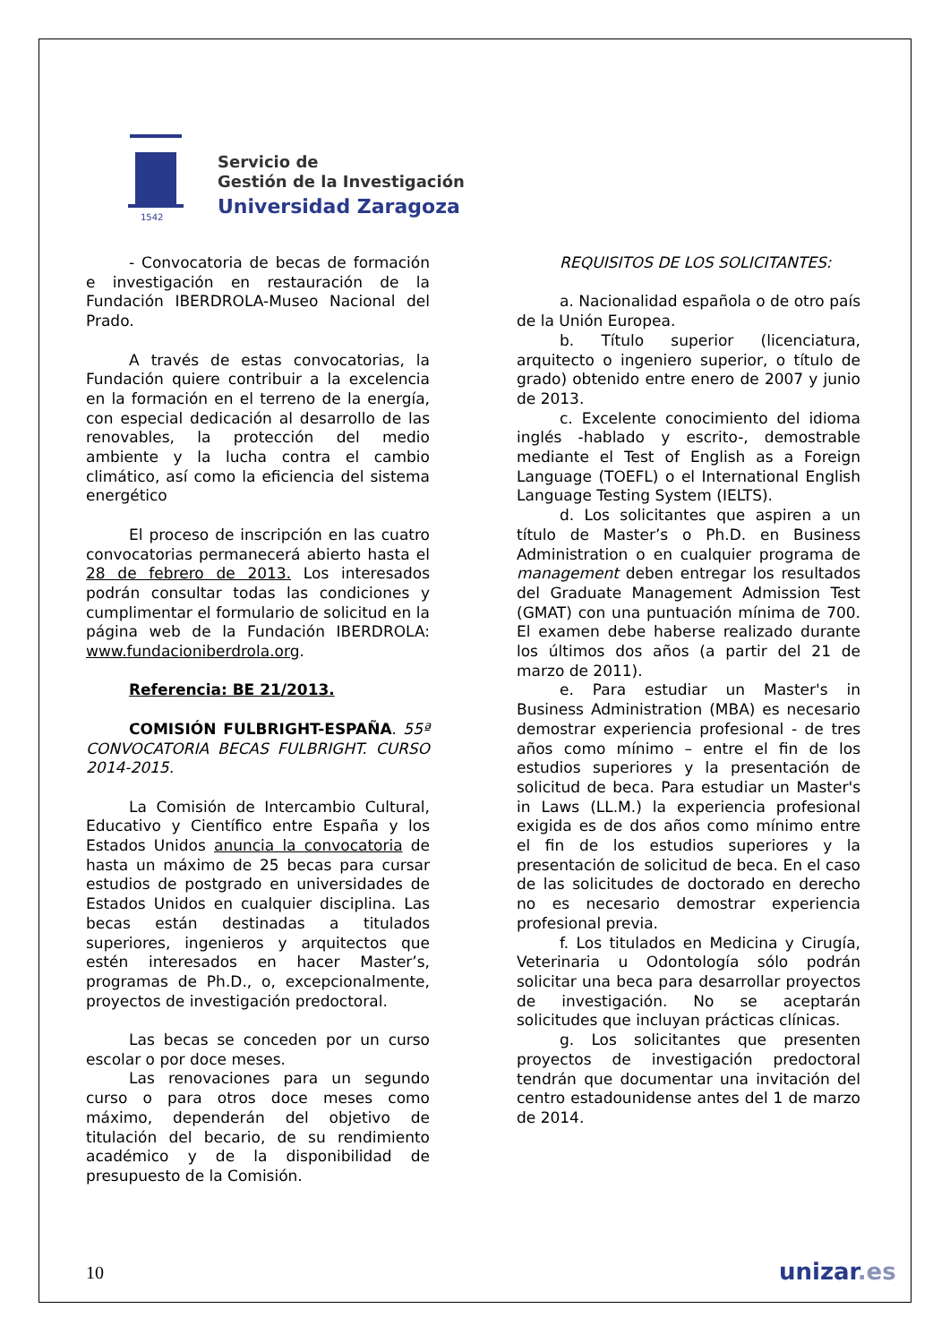1542
Servicio de
Gestión de la Investigación
Universidad Zaragoza
- Convocatoria de becas de formación e investigación en restauración de la Fundación IBERDROLA-Museo Nacional del Prado.
A través de estas convocatorias, la Fundación quiere contribuir a la excelencia en la formación en el terreno de la energía, con especial dedicación al desarrollo de las renovables, la protección del medio ambiente y la lucha contra el cambio climático, así como la eficiencia del sistema energético
El proceso de inscripción en las cuatro convocatorias permanecerá abierto hasta el 28 de febrero de 2013. Los interesados podrán consultar todas las condiciones y cumplimentar el formulario de solicitud en la página web de la Fundación IBERDROLA: www.fundacioniberdrola.org.
Referencia: BE 21/2013.
COMISIÓN FULBRIGHT-ESPAÑA. 55ª CONVOCATORIA BECAS FULBRIGHT. CURSO 2014-2015.
La Comisión de Intercambio Cultural, Educativo y Científico entre España y los Estados Unidos anuncia la convocatoria de hasta un máximo de 25 becas para cursar estudios de postgrado en universidades de Estados Unidos en cualquier disciplina. Las becas están destinadas a titulados superiores, ingenieros y arquitectos que estén interesados en hacer Master’s, programas de Ph.D., o, excepcionalmente, proyectos de investigación predoctoral.
Las becas se conceden por un curso escolar o por doce meses.
Las renovaciones para un segundo curso o para otros doce meses como máximo, dependerán del objetivo de titulación del becario, de su rendimiento académico y de la disponibilidad de presupuesto de la Comisión.
REQUISITOS DE LOS SOLICITANTES:
a. Nacionalidad española o de otro país de la Unión Europea.
b. Título superior (licenciatura, arquitecto o ingeniero superior, o título de grado) obtenido entre enero de 2007 y junio de 2013.
c. Excelente conocimiento del idioma inglés -hablado y escrito-, demostrable mediante el Test of English as a Foreign Language (TOEFL) o el International English Language Testing System (IELTS).
d. Los solicitantes que aspiren a un título de Master’s o Ph.D. en Business Administration o en cualquier programa de management deben entregar los resultados del Graduate Management Admission Test (GMAT) con una puntuación mínima de 700. El examen debe haberse realizado durante los últimos dos años (a partir del 21 de marzo de 2011).
e. Para estudiar un Master's in Business Administration (MBA) es necesario demostrar experiencia profesional - de tres años como mínimo – entre el fin de los estudios superiores y la presentación de solicitud de beca. Para estudiar un Master's in Laws (LL.M.) la experiencia profesional exigida es de dos años como mínimo entre el fin de los estudios superiores y la presentación de solicitud de beca. En el caso de las solicitudes de doctorado en derecho no es necesario demostrar experiencia profesional previa.
f. Los titulados en Medicina y Cirugía, Veterinaria u Odontología sólo podrán solicitar una beca para desarrollar proyectos de investigación. No se aceptarán solicitudes que incluyan prácticas clínicas.
g. Los solicitantes que presenten proyectos de investigación predoctoral tendrán que documentar una invitación del centro estadounidense antes del 1 de marzo de 2014.
10 unizar.es